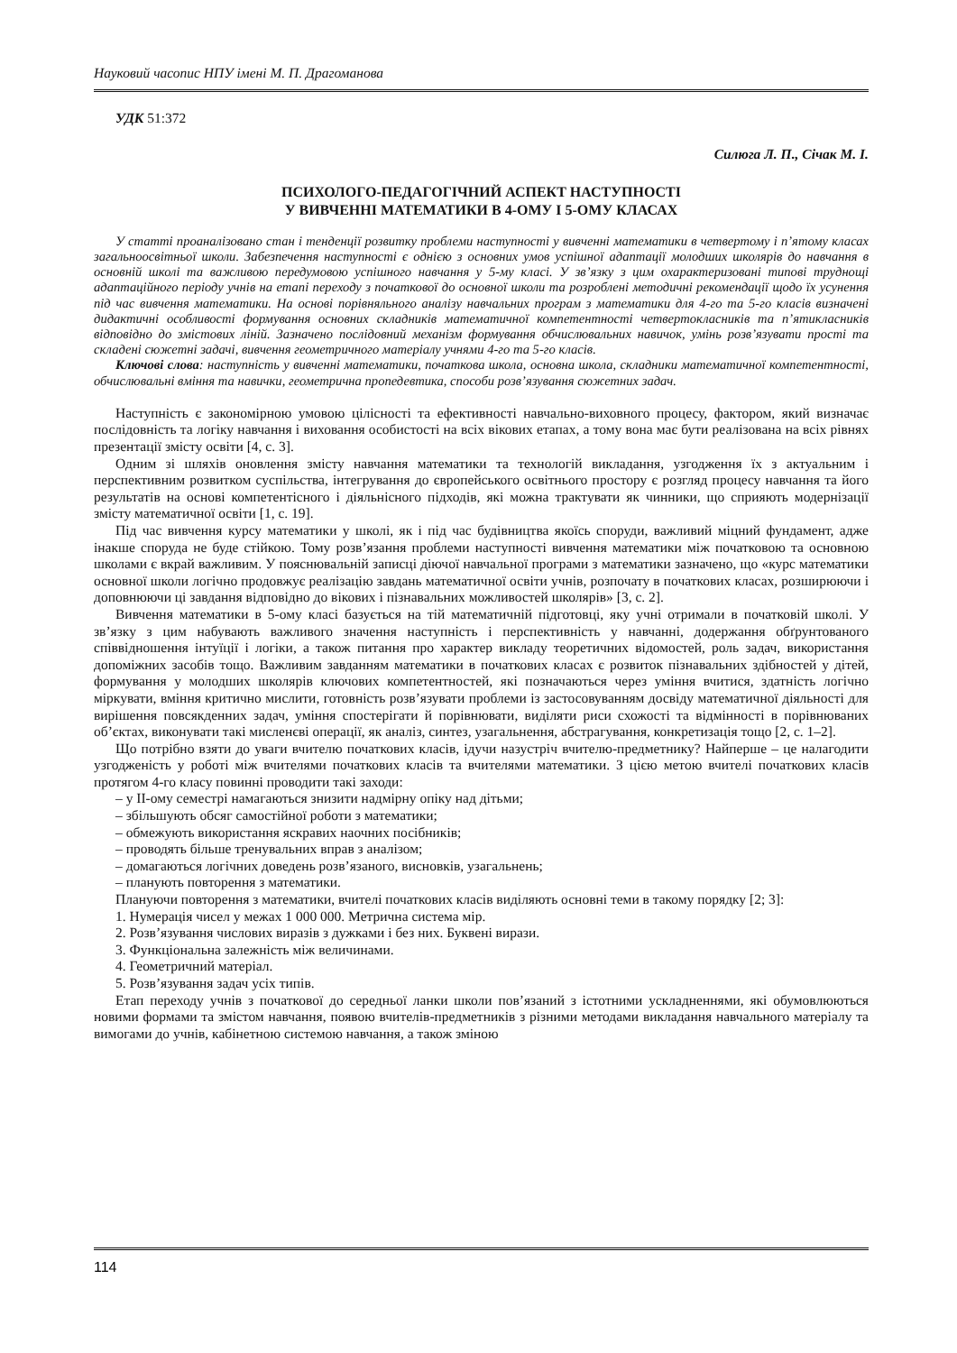Науковий часопис НПУ імені М. П. Драгоманова
УДК 51:372
Силюга Л. П., Січак М. І.
ПСИХОЛОГО-ПЕДАГОГІЧНИЙ АСПЕКТ НАСТУПНОСТІ
У ВИВЧЕННІ МАТЕМАТИКИ В 4-ОМУ І 5-ОМУ КЛАСАХ
У статті проаналізовано стан і тенденції розвитку проблеми наступності у вивченні математики в четвертому і п’ятому класах загальноосвітньої школи. Забезпечення наступності є однією з основних умов успішної адаптації молодших школярів до навчання в основній школі та важливою передумовою успішного навчання у 5-му класі. У зв’язку з цим охарактеризовані типові труднощі адаптаційного періоду учнів на етапі переходу з початкової до основної школи та розроблені методичні рекомендації щодо їх усунення під час вивчення математики. На основі порівняльного аналізу навчальних програм з математики для 4-го та 5-го класів визначені дидактичні особливості формування основних складників математичної компетентності четвертокласників та п’ятикласників відповідно до змістових ліній. Зазначено послідовний механізм формування обчислювальних навичок, умінь розв’язувати прості та складені сюжетні задачі, вивчення геометричного матеріалу учнями 4-го та 5-го класів.
Ключові слова: наступність у вивченні математики, початкова школа, основна школа, складники математичної компетентності, обчислювальні вміння та навички, геометрична пропедевтика, способи розв’язування сюжетних задач.
Наступність є закономірною умовою цілісності та ефективності навчально-виховного процесу, фактором, який визначає послідовність та логіку навчання і виховання особистості на всіх вікових етапах, а тому вона має бути реалізована на всіх рівнях презентації змісту освіти [4, с. 3].
Одним зі шляхів оновлення змісту навчання математики та технологій викладання, узгодження їх з актуальним і перспективним розвитком суспільства, інтегрування до європейського освітнього простору є розгляд процесу навчання та його результатів на основі компетентісного і діяльнісного підходів, які можна трактувати як чинники, що сприяють модернізації змісту математичної освіти [1, с. 19].
Під час вивчення курсу математики у школі, як і під час будівництва якоїсь споруди, важливий міцний фундамент, адже інакше споруда не буде стійкою. Тому розв’язання проблеми наступності вивчення математики між початковою та основною школами є вкрай важливим. У пояснювальній записці діючої навчальної програми з математики зазначено, що «курс математики основної школи логічно продовжує реалізацію завдань математичної освіти учнів, розпочату в початкових класах, розширюючи і доповнюючи ці завдання відповідно до вікових і пізнавальних можливостей школярів» [3, с. 2].
Вивчення математики в 5-ому класі базується на тій математичній підготовці, яку учні отримали в початковій школі. У зв’язку з цим набувають важливого значення наступність і перспективність у навчанні, додержання обґрунтованого співвідношення інтуїції і логіки, а також питання про характер викладу теоретичних відомостей, роль задач, використання допоміжних засобів тощо. Важливим завданням математики в початкових класах є розвиток пізнавальних здібностей у дітей, формування у молодших школярів ключових компетентностей, які позначаються через уміння вчитися, здатність логічно міркувати, вміння критично мислити, готовність розв’язувати проблеми із застосовуванням досвіду математичної діяльності для вирішення повсякденних задач, уміння спостерігати й порівнювати, виділяти риси схожості та відмінності в порівнюваних об’єктах, виконувати такі мисленєві операції, як аналіз, синтез, узагальнення, абстрагування, конкретизація тощо [2, с. 1–2].
Що потрібно взяти до уваги вчителю початкових класів, ідучи назустріч вчителю-предметнику? Найперше – це налагодити узгодженість у роботі між вчителями початкових класів та вчителями математики. З цією метою вчителі початкових класів протягом 4-го класу повинні проводити такі заходи:
– у ІІ-ому семестрі намагаються знизити надмірну опіку над дітьми;
– збільшують обсяг самостійної роботи з математики;
– обмежують використання яскравих наочних посібників;
– проводять більше тренувальних вправ з аналізом;
– домагаються логічних доведень розв’язаного, висновків, узагальнень;
– планують повторення з математики.
Плануючи повторення з математики, вчителі початкових класів виділяють основні теми в такому порядку [2; 3]:
1. Нумерація чисел у межах 1 000 000. Метрична система мір.
2. Розв’язування числових виразів з дужками і без них. Буквені вирази.
3. Функціональна залежність між величинами.
4. Геометричний матеріал.
5. Розв’язування задач усіх типів.
Етап переходу учнів з початкової до середньої ланки школи пов’язаний з істотними ускладненнями, які обумовлюються новими формами та змістом навчання, появою вчителів-предметників з різними методами викладання навчального матеріалу та вимогами до учнів, кабінетною системою навчання, а також зміною
114